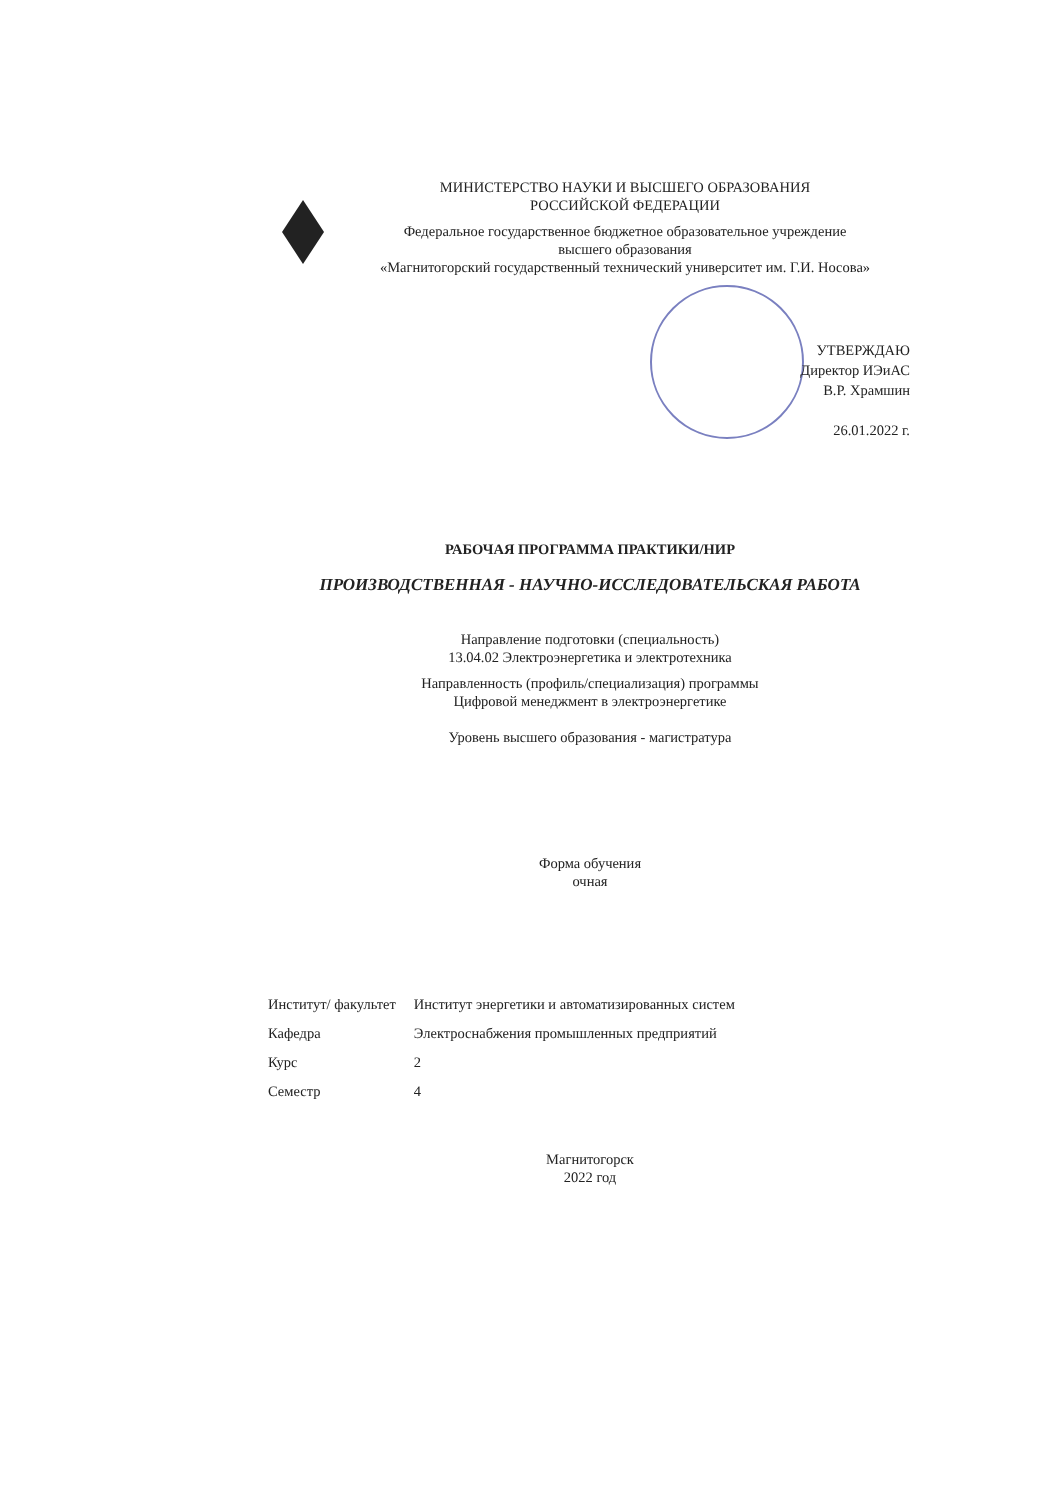МИНИСТЕРСТВО НАУКИ И ВЫСШЕГО ОБРАЗОВАНИЯ
РОССИЙСКОЙ ФЕДЕРАЦИИ
Федеральное государственное бюджетное образовательное учреждение
высшего образования
«Магнитогорский государственный технический университет им. Г.И. Носова»
УТВЕРЖДАЮ
Директор ИЭиАС
В.Р. Храмшин
26.01.2022 г.
РАБОЧАЯ ПРОГРАММА ПРАКТИКИ/НИР
ПРОИЗВОДСТВЕННАЯ - НАУЧНО-ИССЛЕДОВАТЕЛЬСКАЯ РАБОТА
Направление подготовки (специальность)
13.04.02 Электроэнергетика и электротехника
Направленность (профиль/специализация) программы
Цифровой менеджмент в электроэнергетике
Уровень высшего образования - магистратура
Форма обучения
очная
| Институт/ факультет | Институт энергетики и автоматизированных систем |
| Кафедра | Электроснабжения промышленных предприятий |
| Курс | 2 |
| Семестр | 4 |
Магнитогорск
2022 год